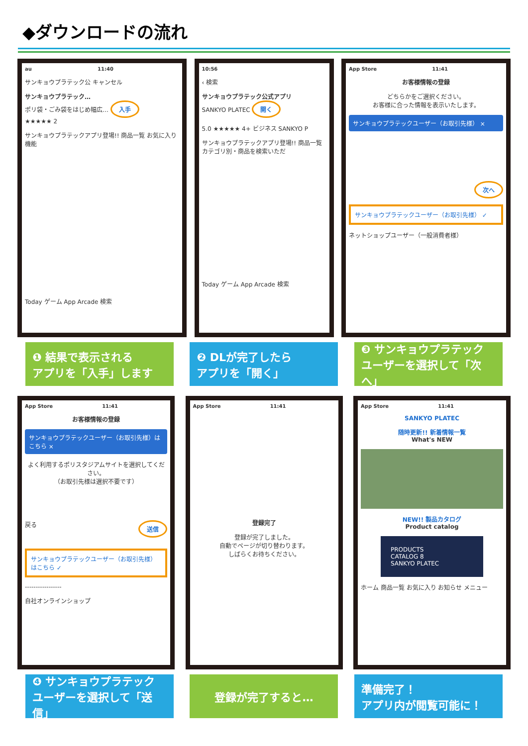◆ダウンロードの流れ
au 11:40
サンキョウプラテック公 キャンセル
サンキョウプラテック…
ポリ袋・ごみ袋をはじめ幅広… 入手
★★★★★ 2
サンキョウプラテックアプリ登場!! 商品一覧 お気に入り機能
Today ゲーム App Arcade 検索
10:56
‹ 検索
サンキョウプラテック公式アプリ
SANKYO PLATEC 開く
5.0 ★★★★★ 4+ ビジネス SANKYO P
サンキョウプラテックアプリ登場!! 商品一覧 カテゴリ別・商品を検索いただ
Today ゲーム App Arcade 検索
App Store 11:41
お客様情報の登録
どちらかをご選択ください。
お客様に合った情報を表示いたします。
サンキョウプラテックユーザー（お取引先様） ×
次へ
サンキョウプラテックユーザー（お取引先様） ✓
ネットショップユーザー（一般消費者様）
❶ 結果で表示される
アプリを「入手」します
❷ DLが完了したら
アプリを「開く」
❸ サンキョウプラテック
ユーザーを選択して「次へ」
App Store 11:41
お客様情報の登録
サンキョウプラテックユーザー（お取引先様）はこちら ×
よく利用するポリスタジアムサイトを選択してください。
（お取引先様は選択不要です）
戻る 送信
サンキョウプラテックユーザー（お取引先様）はこちら ✓
-----------------
自社オンラインショップ
App Store 11:41
登録完了
登録が完了しました。
自動でページが切り替わります。
しばらくお待ちください。
App Store 11:41
SANKYO PLATEC
随時更新!! 新着情報一覧
What's NEW
NEW!! 製品カタログ
Product catalog
PRODUCTS
CATALOG 8
SANKYO PLATEC
ホーム 商品一覧 お気に入り お知らせ メニュー
❹ サンキョウプラテック
ユーザーを選択して「送信」
登録が完了すると… 準備完了！
アプリ内が閲覧可能に！